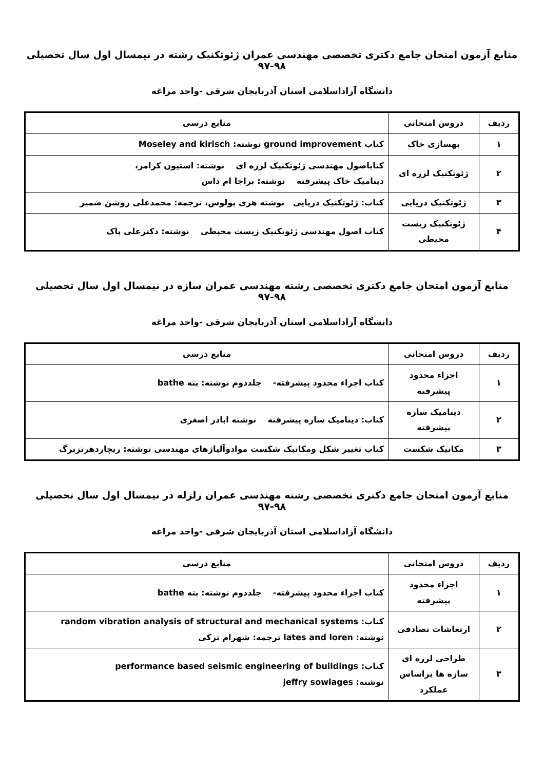منابع آزمون امتحان جامع دکتری تخصصی مهندسی عمران ژئوتکنیک رشته در نیمسال اول سال تحصیلی ۹۸-۹۷
دانشگاه آزاداسلامی استان آذربایجان شرقی -واحد مراغه
| ردیف | دروس امتحانی | منابع درسی |
| --- | --- | --- |
| ۱ | بهسازی خاک | کتاب ground improvement نوشته: Moseley and kirisch |
| ۲ | ژئوتکنیک لرزه ای | کتاباصول مهندسی ژئوتکنیک لرزه ای نوشته: استیون کرامر، دینامیک خاک پیشرفته نوشته: براجا ام داس |
| ۳ | ژئوتکنیک دریایی | کتاب: ژئوتکنیک دریایی نوشته هری پولوس، ترجمه: محمدعلی روشن ضمیر |
| ۴ | ژئوتکنیک زیست محیطی | کتاب اصول مهندسی ژئوتکنیک زیست محیطی نوشته: دکترعلی پاک |
منابع آزمون امتحان جامع دکتری تخصصی رشته مهندسی عمران سازه در نیمسال اول سال تحصیلی ۹۸-۹۷
دانشگاه آزاداسلامی استان آذربایجان شرقی -واحد مراغه
| ردیف | دروس امتحانی | منابع درسی |
| --- | --- | --- |
| ۱ | اجزاء محدود پیشرفته | کتاب اجزاء محدود پیشرفته- جلددوم نوشته: بته bathe |
| ۲ | دینامیک سازه پیشرفته | کتاب: دینامیک سازه پیشرفته نوشته اباذر اصغری |
| ۳ | مکانیک شکست | کتاب تغییر شکل ومکانیک شکست موادوآلیاژهای مهندسی نوشته: ریچاردهرتزبرگ |
منابع آزمون امتحان جامع دکتری تخصصی رشته مهندسی عمران زلزله در نیمسال اول سال تحصیلی ۹۸-۹۷
دانشگاه آزاداسلامی استان آذربایجان شرقی -واحد مراغه
| ردیف | دروس امتحانی | منابع درسی |
| --- | --- | --- |
| ۱ | اجزاء محدود پیشرفته | کتاب اجزاء محدود پیشرفته- جلددوم نوشته: بته bathe |
| ۲ | ارتعاشات تصادفی | کتاب: random vibration analysis of structural and mechanical systems نوشته: lates and loren ترجمه: شهرام ترکی |
| ۳ | طراحی لرزه ای سازه ها براساس عملکرد | کتاب: performance based seismic engineering of buildings نوشته: jeffry sowlages |